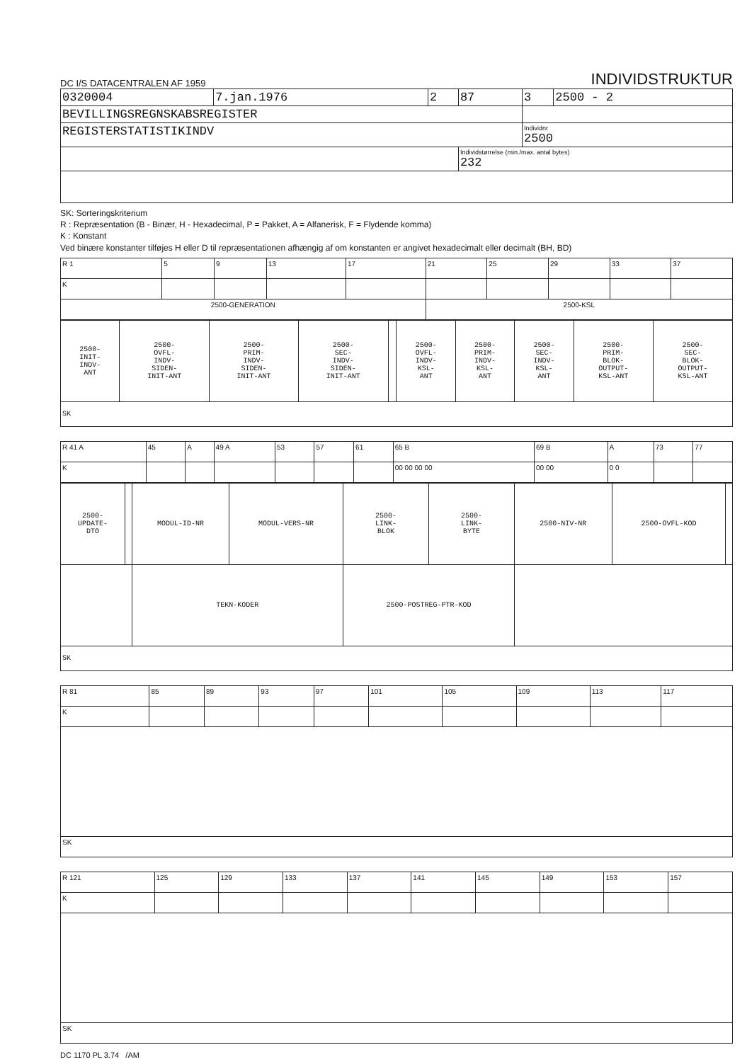DC I/S DATACENTRALEN AF 1959
INDIVIDSTRUKTUR
| 0320004 | 7.jan.1976 | 2 | 87 | 3 | 2500 - 2 |
| BEVILLINGSREGNSKABSREGISTER | | | | | |
| REGISTERSTATISTIKINDV | | | | Individnr 2500 | |
| | | | Individstørrelse (min./max. antal bytes) 232 | | |
SK: Sorteringskriterium
R : Repræsentation (B - Binær, H - Hexadecimal, P = Pakket, A = Alfanerisk, F = Flydende komma)
K : Konstant
Ved binære konstanter tilføjes H eller D til repræsentationen afhængig af om konstanten er angivet hexadecimalt eller decimalt (BH, BD)
| R 1 | 5 | 9 | 13 | 17 | 21 | 25 | 29 | 33 | 37 |
| K | | | | | | | | | |
| 2500-GENERATION | | | | | 2500-KSL | | | | |
| 2500- INIT- INDV- ANT | 2500- OVFL- INDV- SIDEN- INIT-ANT | 2500- PRIM- INDV- SIDEN- INIT-ANT | 2500- SEC- INDV- SIDEN- INIT-ANT | | 2500- OVFL- INDV- KSL- ANT | 2500- PRIM- INDV- KSL- ANT | 2500- SEC- INDV- KSL- ANT | 2500- PRIM- BLOK- OUTPUT- KSL-ANT | 2500- SEC- BLOK- OUTPUT- KSL-ANT |
| SK | | | | | | | | | |
| R 41 A | 45 | A | 49 A | 53 | 57 | 61 | 65 B | 69 B | A | 73 | 77 |
| K | | | | | | | 00 00 00 00 | 00 00 | 0 0 | | |
| 2500- UPDATE- DTO | | MODUL-ID-NR | MODUL-VERS-NR | 2500- LINK- BLOK | 2500- LINK- BYTE | 2500-NIV-NR | 2500-OVFL-KOD | |
| | | TEKN-KODER | | 2500-POSTREG-PTR-KOD | | | | |
| SK | | | | | | | | |
| R 81 | 85 | 89 | 93 | 97 | 101 | 105 | 109 | 113 | 117 |
| K | | | | | | | | | |
| SK | | | | | | | | | |
| R 121 | 125 | 129 | 133 | 137 | 141 | 145 | 149 | 153 | 157 |
| K | | | | | | | | | |
| SK | | | | | | | | | |
DC 1170 PL 3.74 /AM